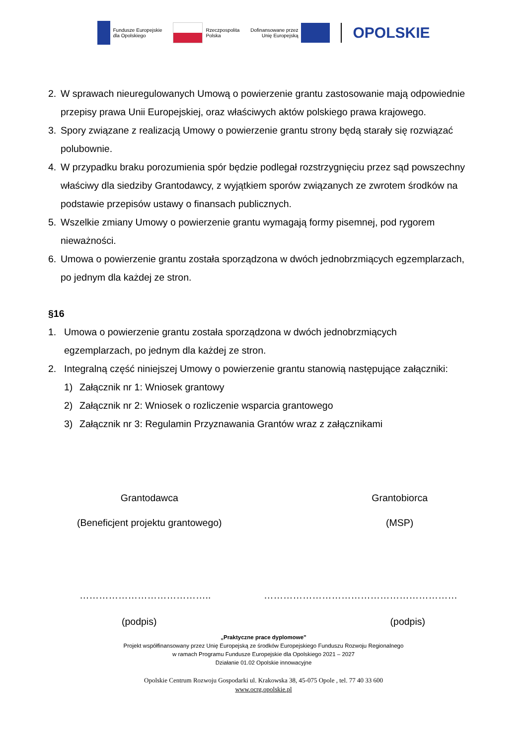Fundusze Europejskie
dla Opolskiego
Rzeczpospolita
Polska
Dofinansowane przez
Unię Europejską
OPOLSKIE
2. W sprawach nieuregulowanych Umową o powierzenie grantu zastosowanie mają odpowiednie przepisy prawa Unii Europejskiej, oraz właściwych aktów polskiego prawa krajowego.
3. Spory związane z realizacją Umowy o powierzenie grantu strony będą starały się rozwiązać polubownie.
4. W przypadku braku porozumienia spór będzie podlegał rozstrzygnięciu przez sąd powszechny właściwy dla siedziby Grantodawcy, z wyjątkiem sporów związanych ze zwrotem środków na podstawie przepisów ustawy o finansach publicznych.
5. Wszelkie zmiany Umowy o powierzenie grantu wymagają formy pisemnej, pod rygorem nieważności.
6. Umowa o powierzenie grantu została sporządzona w dwóch jednobrzmiących egzemplarzach, po jednym dla każdej ze stron.
§16
1. Umowa o powierzenie grantu została sporządzona w dwóch jednobrzmiących egzemplarzach, po jednym dla każdej ze stron.
2. Integralną część niniejszej Umowy o powierzenie grantu stanowią następujące załączniki:
1) Załącznik nr 1: Wniosek grantowy
2) Załącznik nr 2: Wniosek o rozliczenie wsparcia grantowego
3) Załącznik nr 3: Regulamin Przyznawania Grantów wraz z załącznikami
Grantodawca
(Beneficjent projektu grantowego)
Grantobiorca
(MSP)
………………………………….. ……………………………………………………
(podpis) (podpis)
„Praktyczne prace dyplomowe”
Projekt współfinansowany przez Unię Europejską ze środków Europejskiego Funduszu Rozwoju Regionalnego
w ramach Programu Fundusze Europejskie dla Opolskiego 2021 – 2027
Działanie 01.02 Opolskie innowacyjne
Opolskie Centrum Rozwoju Gospodarki ul. Krakowska 38, 45-075 Opole , tel. 77 40 33 600
www.ocrg.opolskie.pl